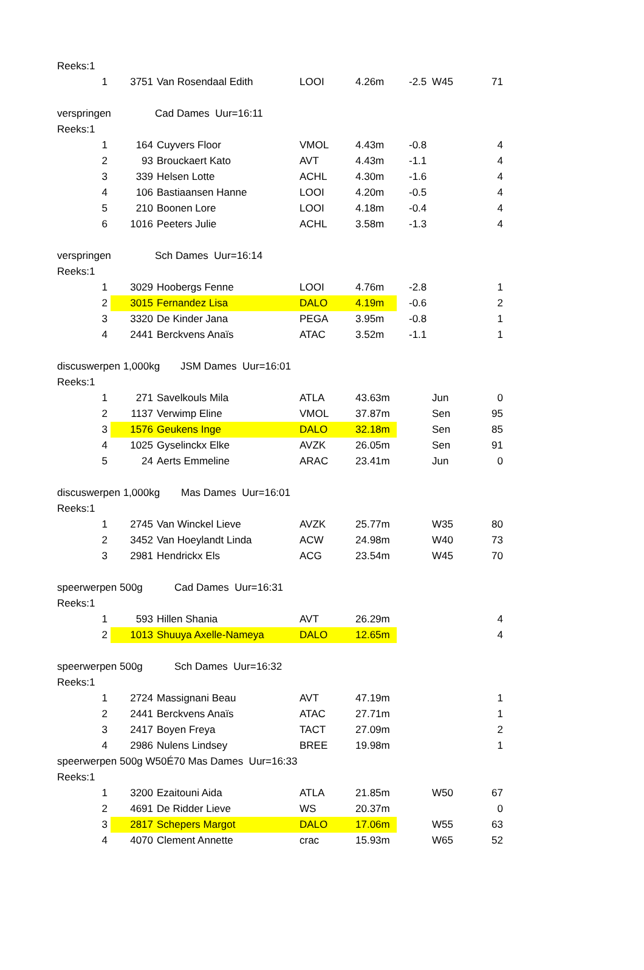| Reeks:1 | | | | | | | |
| 1 | 3751 | Van Rosendaal Edith | LOOI | 4.26m | -2.5 | W45 | 71 |
| verspringen Cad Dames Uur=16:11 | | | | | | | |
| Reeks:1 | | | | | | | |
| 1 | 164 | Cuyvers Floor | VMOL | 4.43m | -0.8 | | 4 |
| 2 | 93 | Brouckaert Kato | AVT | 4.43m | -1.1 | | 4 |
| 3 | 339 | Helsen Lotte | ACHL | 4.30m | -1.6 | | 4 |
| 4 | 106 | Bastiaansen Hanne | LOOI | 4.20m | -0.5 | | 4 |
| 5 | 210 | Boonen Lore | LOOI | 4.18m | -0.4 | | 4 |
| 6 | 1016 | Peeters Julie | ACHL | 3.58m | -1.3 | | 4 |
| verspringen Sch Dames Uur=16:14 | | | | | | | |
| Reeks:1 | | | | | | | |
| 1 | 3029 | Hoobergs Fenne | LOOI | 4.76m | -2.8 | | 1 |
| 2 | 3015 | Fernandez Lisa | DALO | 4.19m | -0.6 | | 2 |
| 3 | 3320 | De Kinder Jana | PEGA | 3.95m | -0.8 | | 1 |
| 4 | 2441 | Berckvens Anaïs | ATAC | 3.52m | -1.1 | | 1 |
| discuswerpen 1,000kg JSM Dames Uur=16:01 | | | | | | | |
| Reeks:1 | | | | | | | |
| 1 | 271 | Savelkouls Mila | ATLA | 43.63m | | Jun | 0 |
| 2 | 1137 | Verwimp Eline | VMOL | 37.87m | | Sen | 95 |
| 3 | 1576 | Geukens Inge | DALO | 32.18m | | Sen | 85 |
| 4 | 1025 | Gyselinckx Elke | AVZK | 26.05m | | Sen | 91 |
| 5 | 24 | Aerts Emmeline | ARAC | 23.41m | | Jun | 0 |
| discuswerpen 1,000kg Mas Dames Uur=16:01 | | | | | | | |
| Reeks:1 | | | | | | | |
| 1 | 2745 | Van Winckel Lieve | AVZK | 25.77m | | W35 | 80 |
| 2 | 3452 | Van Hoeylandt Linda | ACW | 24.98m | | W40 | 73 |
| 3 | 2981 | Hendrickx Els | ACG | 23.54m | | W45 | 70 |
| speerwerpen 500g Cad Dames Uur=16:31 | | | | | | | |
| Reeks:1 | | | | | | | |
| 1 | 593 | Hillen Shania | AVT | 26.29m | | | 4 |
| 2 | 1013 | Shuuya Axelle-Nameya | DALO | 12.65m | | | 4 |
| speerwerpen 500g Sch Dames Uur=16:32 | | | | | | | |
| Reeks:1 | | | | | | | |
| 1 | 2724 | Massignani Beau | AVT | 47.19m | | | 1 |
| 2 | 2441 | Berckvens Anaïs | ATAC | 27.71m | | | 1 |
| 3 | 2417 | Boyen Freya | TACT | 27.09m | | | 2 |
| 4 | 2986 | Nulens Lindsey | BREE | 19.98m | | | 1 |
| speerwerpen 500g W50É70 Mas Dames Uur=16:33 | | | | | | | |
| Reeks:1 | | | | | | | |
| 1 | 3200 | Ezaitouni Aida | ATLA | 21.85m | | W50 | 67 |
| 2 | 4691 | De Ridder Lieve | WS | 20.37m | | | 0 |
| 3 | 2817 | Schepers Margot | DALO | 17.06m | | W55 | 63 |
| 4 | 4070 | Clement Annette | crac | 15.93m | | W65 | 52 |